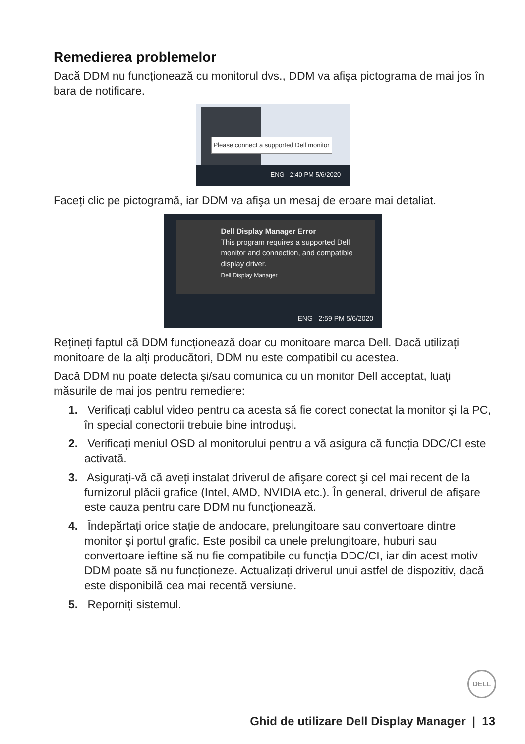Remedierea problemelor
Dacă DDM nu funcționează cu monitorul dvs., DDM va afişa pictograma de mai jos în bara de notificare.
Please connect a supported Dell monitor
ENG 2:40 PM 5/6/2020
Faceți clic pe pictogramă, iar DDM va afişa un mesaj de eroare mai detaliat.
Dell Display Manager Error
This program requires a supported Dell monitor and connection, and compatible display driver.
Dell Display Manager
ENG 2:59 PM 5/6/2020
Rețineți faptul că DDM funcționează doar cu monitoare marca Dell. Dacă utilizați monitoare de la alți producători, DDM nu este compatibil cu acestea.
Dacă DDM nu poate detecta şi/sau comunica cu un monitor Dell acceptat, luați măsurile de mai jos pentru remediere:
1. Verificați cablul video pentru ca acesta să fie corect conectat la monitor şi la PC, în special conectorii trebuie bine introduşi.
2. Verificați meniul OSD al monitorului pentru a vă asigura că funcția DDC/CI este activată.
3. Asigurați-vă că aveți instalat driverul de afişare corect şi cel mai recent de la furnizorul plăcii grafice (Intel, AMD, NVIDIA etc.). În general, driverul de afişare este cauza pentru care DDM nu funcționează.
4. Îndepărtați orice stație de andocare, prelungitoare sau convertoare dintre monitor şi portul grafic. Este posibil ca unele prelungitoare, huburi sau convertoare ieftine să nu fie compatibile cu funcția DDC/CI, iar din acest motiv DDM poate să nu funcționeze. Actualizați driverul unui astfel de dispozitiv, dacă este disponibilă cea mai recentă versiune.
5. Reporniți sistemul.
DELL
Ghid de utilizare Dell Display Manager | 13